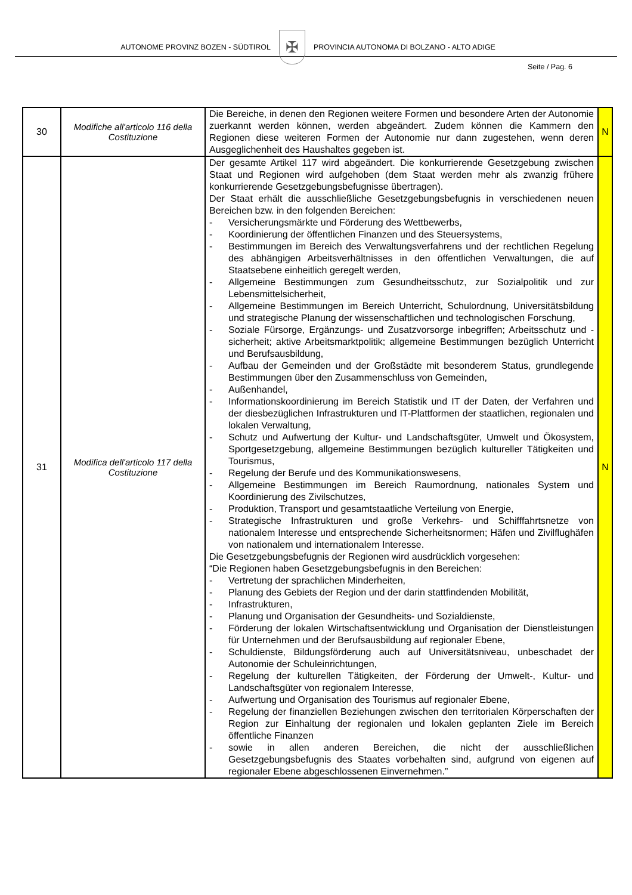AUTONOME PROVINZ BOZEN - SÜDTIROL
✠
PROVINCIA AUTONOMA DI BOLZANO - ALTO ADIGE
Seite / Pag. 6
| 30 | Modifiche all'articolo 116 della Costituzione | Die Bereiche, in denen den Regionen weitere Formen und besondere Arten der Autonomie zuerkannt werden können, werden abgeändert. Zudem können die Kammern den Regionen diese weiteren Formen der Autonomie nur dann zugestehen, wenn deren Ausgeglichenheit des Haushaltes gegeben ist. | N |
| 31 | Modifica dell'articolo 117 della Costituzione | Der gesamte Artikel 117 wird abgeändert. Die konkurrierende Gesetzgebung zwischen Staat und Regionen wird aufgehoben (dem Staat werden mehr als zwanzig frühere konkurrierende Gesetzgebungsbefugnisse übertragen). Der Staat erhält die ausschließliche Gesetzgebungsbefugnis in verschiedenen neuen Bereichen bzw. in den folgenden Bereichen: - Versicherungsmärkte und Förderung des Wettbewerbs, - Koordinierung der öffentlichen Finanzen und des Steuersystems, - Bestimmungen im Bereich des Verwaltungsverfahrens und der rechtlichen Regelung des abhängigen Arbeitsverhältnisses in den öffentlichen Verwaltungen, die auf Staatsebene einheitlich geregelt werden, - Allgemeine Bestimmungen zum Gesundheitsschutz, zur Sozialpolitik und zur Lebensmittelsicherheit, - Allgemeine Bestimmungen im Bereich Unterricht, Schulordnung, Universitätsbildung und strategische Planung der wissenschaftlichen und technologischen Forschung, - Soziale Fürsorge, Ergänzungs- und Zusatzvorsorge inbegriffen; Arbeitsschutz und -sicherheit; aktive Arbeitsmarktpolitik; allgemeine Bestimmungen bezüglich Unterricht und Berufsausbildung, - Aufbau der Gemeinden und der Großstädte mit besonderem Status, grundlegende Bestimmungen über den Zusammenschluss von Gemeinden, - Außenhandel, - Informationskoordinierung im Bereich Statistik und IT der Daten, der Verfahren und der diesbezüglichen Infrastrukturen und IT-Plattformen der staatlichen, regionalen und lokalen Verwaltung, - Schutz und Aufwertung der Kultur- und Landschaftsgüter, Umwelt und Ökosystem, Sportgesetzgebung, allgemeine Bestimmungen bezüglich kultureller Tätigkeiten und Tourismus, - Regelung der Berufe und des Kommunikationswesens, - Allgemeine Bestimmungen im Bereich Raumordnung, nationales System und Koordinierung des Zivilschutzes, - Produktion, Transport und gesamtstaatliche Verteilung von Energie, - Strategische Infrastrukturen und große Verkehrs- und Schifffahrtsnetze von nationalem Interesse und entsprechende Sicherheitsnormen; Häfen und Zivilflughäfen von nationalem und internationalem Interesse. Die Gesetzgebungsbefugnis der Regionen wird ausdrücklich vorgesehen: “Die Regionen haben Gesetzgebungsbefugnis in den Bereichen: - Vertretung der sprachlichen Minderheiten, - Planung des Gebiets der Region und der darin stattfindenden Mobilität, - Infrastrukturen, - Planung und Organisation der Gesundheits- und Sozialdienste, - Förderung der lokalen Wirtschaftsentwicklung und Organisation der Dienstleistungen für Unternehmen und der Berufsausbildung auf regionaler Ebene, - Schuldienste, Bildungsförderung auch auf Universitätsniveau, unbeschadet der Autonomie der Schuleinrichtungen, - Regelung der kulturellen Tätigkeiten, der Förderung der Umwelt-, Kultur- und Landschaftsgüter von regionalem Interesse, - Aufwertung und Organisation des Tourismus auf regionaler Ebene, - Regelung der finanziellen Beziehungen zwischen den territorialen Körperschaften der Region zur Einhaltung der regionalen und lokalen geplanten Ziele im Bereich öffentliche Finanzen - sowie in allen anderen Bereichen, die nicht der ausschließlichen Gesetzgebungsbefugnis des Staates vorbehalten sind, aufgrund von eigenen auf regionaler Ebene abgeschlossenen Einvernehmen.” | N |